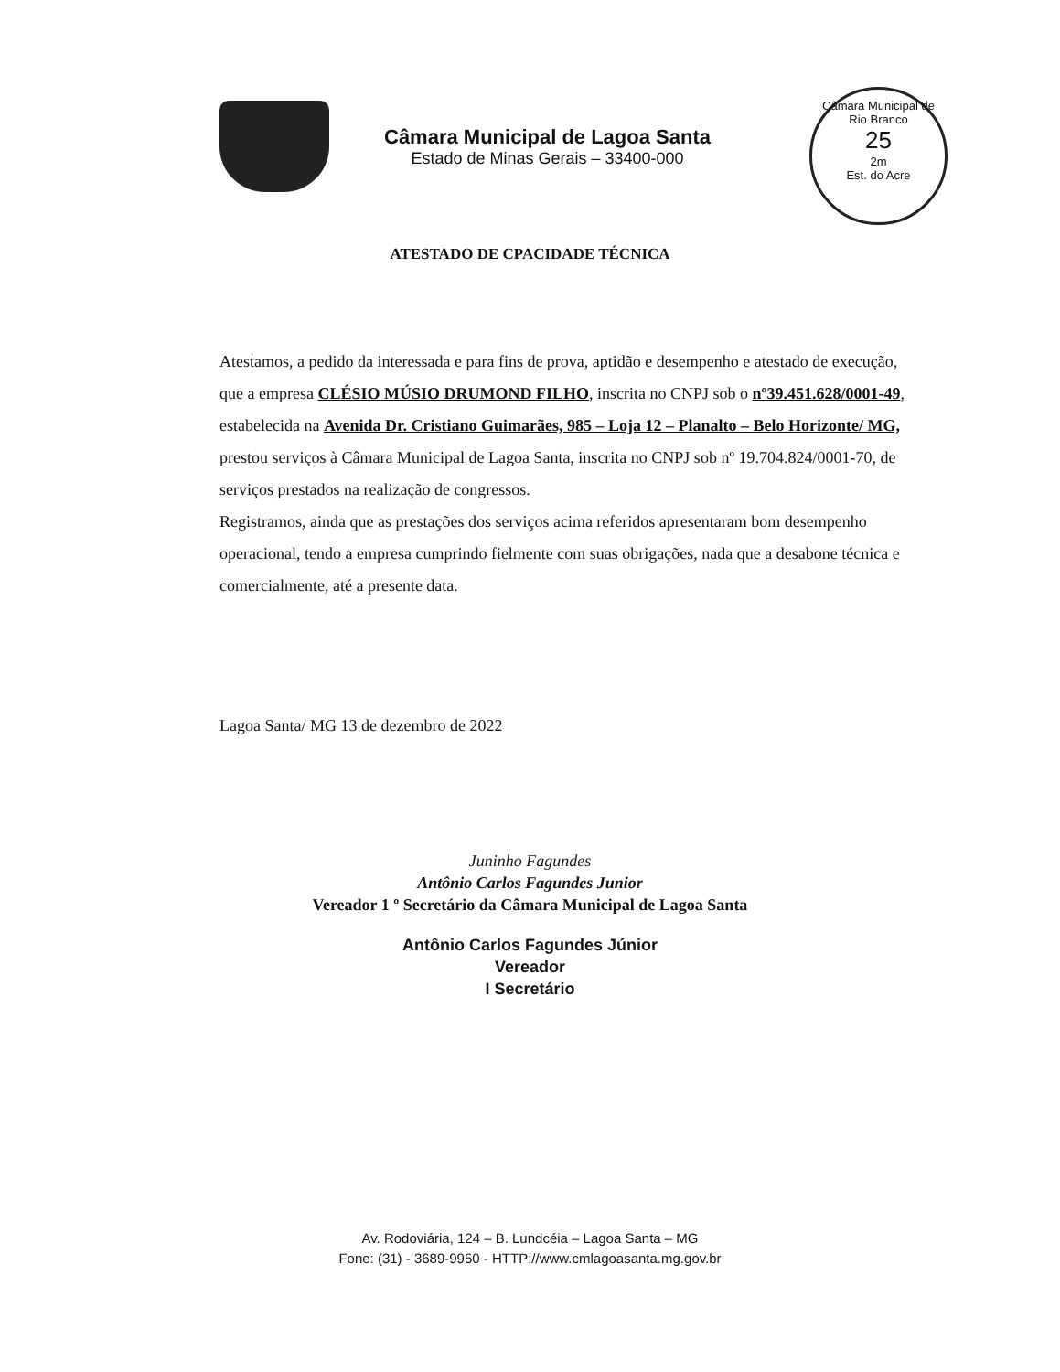Câmara Municipal de Lagoa Santa
Estado de Minas Gerais – 33400-000
Câmara Municipal de Rio Branco
25
2m
Est. do Acre
ATESTADO DE CPACIDADE TÉCNICA
Atestamos, a pedido da interessada e para fins de prova, aptidão e desempenho e atestado de execução, que a empresa CLÉSIO MÚSIO DRUMOND FILHO, inscrita no CNPJ sob o nº39.451.628/0001-49, estabelecida na Avenida Dr. Cristiano Guimarães, 985 – Loja 12 – Planalto – Belo Horizonte/ MG, prestou serviços à Câmara Municipal de Lagoa Santa, inscrita no CNPJ sob nº 19.704.824/0001-70, de serviços prestados na realização de congressos.
Registramos, ainda que as prestações dos serviços acima referidos apresentaram bom desempenho operacional, tendo a empresa cumprindo fielmente com suas obrigações, nada que a desabone técnica e comercialmente, até a presente data.
Lagoa Santa/ MG 13 de dezembro de 2022
Juninho Fagundes
Antônio Carlos Fagundes Junior
Vereador 1 º Secretário da Câmara Municipal de Lagoa Santa
Antônio Carlos Fagundes Júnior
Vereador
I Secretário
Av. Rodoviária, 124 – B. Lundcéia – Lagoa Santa – MG
Fone: (31) - 3689-9950 - HTTP://www.cmlagoasanta.mg.gov.br